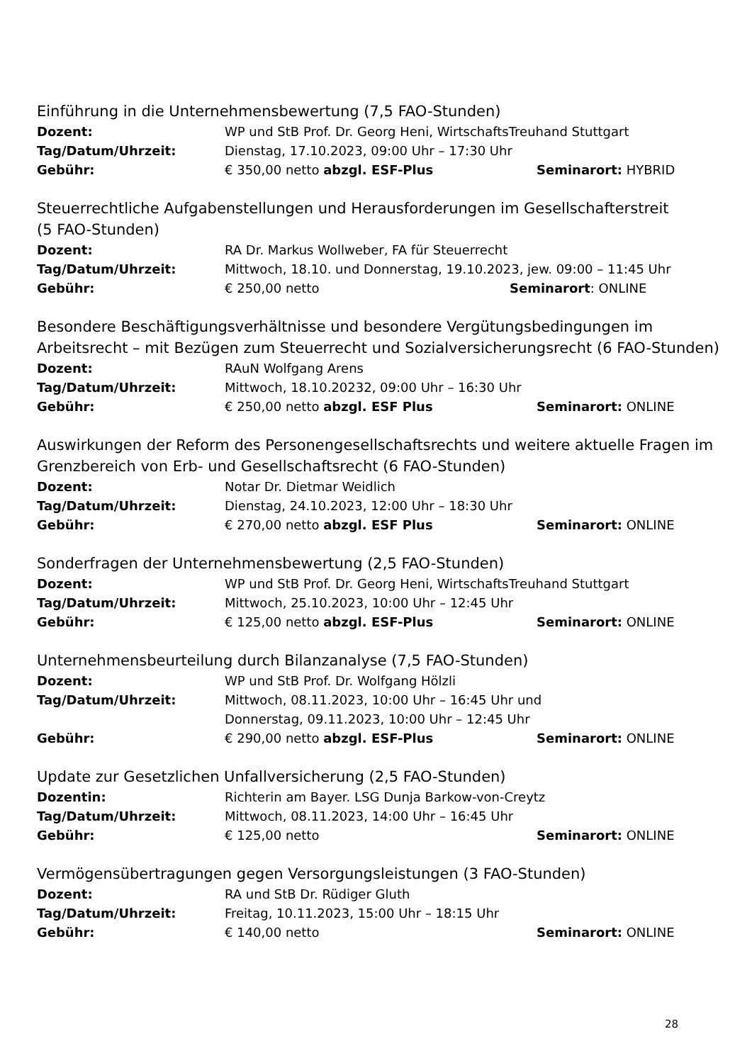Einführung in die Unternehmensbewertung (7,5 FAO-Stunden)
Dozent: WP und StB Prof. Dr. Georg Heni, WirtschaftsTreuhand Stuttgart
Tag/Datum/Uhrzeit: Dienstag, 17.10.2023, 09:00 Uhr – 17:30 Uhr
Gebühr: € 350,00 netto abzgl. ESF-Plus Seminarort: HYBRID
Steuerrechtliche Aufgabenstellungen und Herausforderungen im Gesellschafterstreit
(5 FAO-Stunden)
Dozent: RA Dr. Markus Wollweber, FA für Steuerrecht
Tag/Datum/Uhrzeit: Mittwoch, 18.10. und Donnerstag, 19.10.2023, jew. 09:00 – 11:45 Uhr
Gebühr: € 250,00 netto Seminarort: ONLINE
Besondere Beschäftigungsverhältnisse und besondere Vergütungsbedingungen im Arbeitsrecht – mit Bezügen zum Steuerrecht und Sozialversicherungsrecht (6 FAO-Stunden)
Dozent: RAuN Wolfgang Arens
Tag/Datum/Uhrzeit: Mittwoch, 18.10.20232, 09:00 Uhr – 16:30 Uhr
Gebühr: € 250,00 netto abzgl. ESF Plus Seminarort: ONLINE
Auswirkungen der Reform des Personengesellschaftsrechts und weitere aktuelle Fragen im Grenzbereich von Erb- und Gesellschaftsrecht (6 FAO-Stunden)
Dozent: Notar Dr. Dietmar Weidlich
Tag/Datum/Uhrzeit: Dienstag, 24.10.2023, 12:00 Uhr – 18:30 Uhr
Gebühr: € 270,00 netto abzgl. ESF Plus Seminarort: ONLINE
Sonderfragen der Unternehmensbewertung (2,5 FAO-Stunden)
Dozent: WP und StB Prof. Dr. Georg Heni, WirtschaftsTreuhand Stuttgart
Tag/Datum/Uhrzeit: Mittwoch, 25.10.2023, 10:00 Uhr – 12:45 Uhr
Gebühr: € 125,00 netto abzgl. ESF-Plus Seminarort: ONLINE
Unternehmensbeurteilung durch Bilanzanalyse (7,5 FAO-Stunden)
Dozent: WP und StB Prof. Dr. Wolfgang Hölzli
Tag/Datum/Uhrzeit: Mittwoch, 08.11.2023, 10:00 Uhr – 16:45 Uhr und
Donnerstag, 09.11.2023, 10:00 Uhr – 12:45 Uhr
Gebühr: € 290,00 netto abzgl. ESF-Plus Seminarort: ONLINE
Update zur Gesetzlichen Unfallversicherung (2,5 FAO-Stunden)
Dozentin: Richterin am Bayer. LSG Dunja Barkow-von-Creytz
Tag/Datum/Uhrzeit: Mittwoch, 08.11.2023, 14:00 Uhr – 16:45 Uhr
Gebühr: € 125,00 netto Seminarort: ONLINE
Vermögensübertragungen gegen Versorgungsleistungen (3 FAO-Stunden)
Dozent: RA und StB Dr. Rüdiger Gluth
Tag/Datum/Uhrzeit: Freitag, 10.11.2023, 15:00 Uhr – 18:15 Uhr
Gebühr: € 140,00 netto Seminarort: ONLINE
28